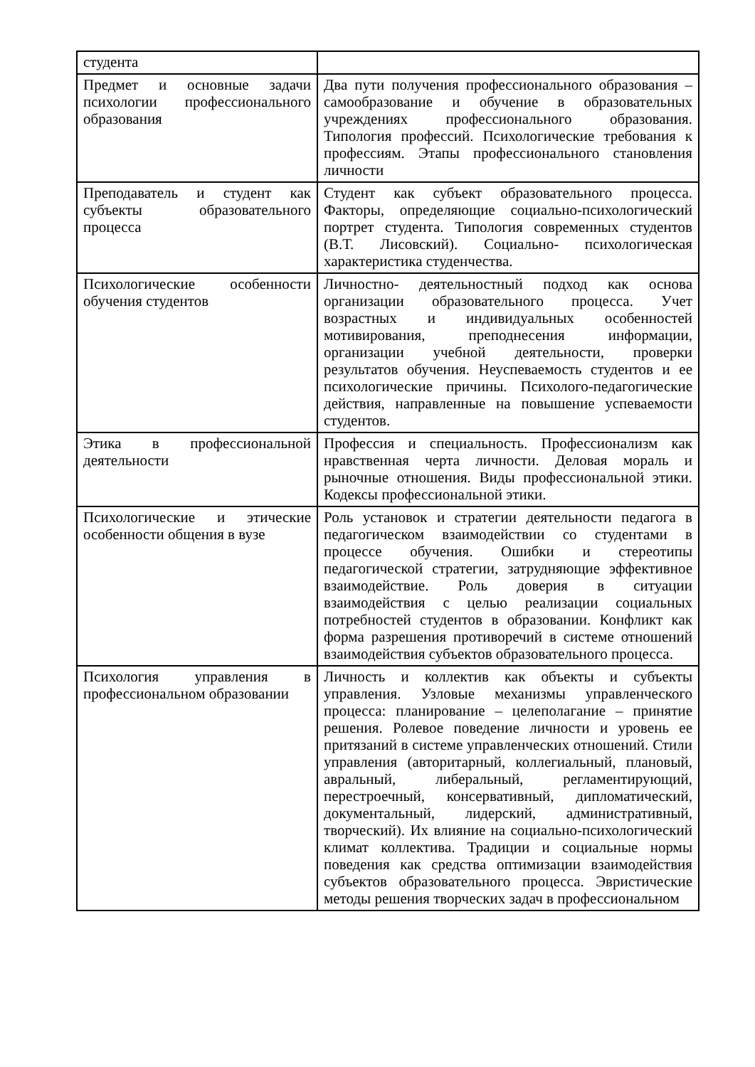| студента | |
| Предмет и основные задачи психологии профессионального образования | Два пути получения профессионального образования – самообразование и обучение в образовательных учреждениях профессионального образования. Типология профессий. Психологические требования к профессиям. Этапы профессионального становления личности |
| Преподаватель и студент как субъекты образовательного процесса | Студент как субъект образовательного процесса. Факторы, определяющие социально-психологический портрет студента. Типология современных студентов (В.Т. Лисовский). Социально- психологическая характеристика студенчества. |
| Психологические особенности обучения студентов | Личностно- деятельностный подход как основа организации образовательного процесса. Учет возрастных и индивидуальных особенностей мотивирования, преподнесения информации, организации учебной деятельности, проверки результатов обучения. Неуспеваемость студентов и ее психологические причины. Психолого-педагогические действия, направленные на повышение успеваемости студентов. |
| Этика в профессиональной деятельности | Профессия и специальность. Профессионализм как нравственная черта личности. Деловая мораль и рыночные отношения. Виды профессиональной этики. Кодексы профессиональной этики. |
| Психологические и этические особенности общения в вузе | Роль установок и стратегии деятельности педагога в педагогическом взаимодействии со студентами в процессе обучения. Ошибки и стереотипы педагогической стратегии, затрудняющие эффективное взаимодействие. Роль доверия в ситуации взаимодействия с целью реализации социальных потребностей студентов в образовании. Конфликт как форма разрешения противоречий в системе отношений взаимодействия субъектов образовательного процесса. |
| Психология управления в профессиональном образовании | Личность и коллектив как объекты и субъекты управления. Узловые механизмы управленческого процесса: планирование – целеполагание – принятие решения. Ролевое поведение личности и уровень ее притязаний в системе управленческих отношений. Стили управления (авторитарный, коллегиальный, плановый, авральный, либеральный, регламентирующий, перестроечный, консервативный, дипломатический, документальный, лидерский, административный, творческий). Их влияние на социально-психологический климат коллектива. Традиции и социальные нормы поведения как средства оптимизации взаимодействия субъектов образовательного процесса. Эвристические методы решения творческих задач в профессиональном |